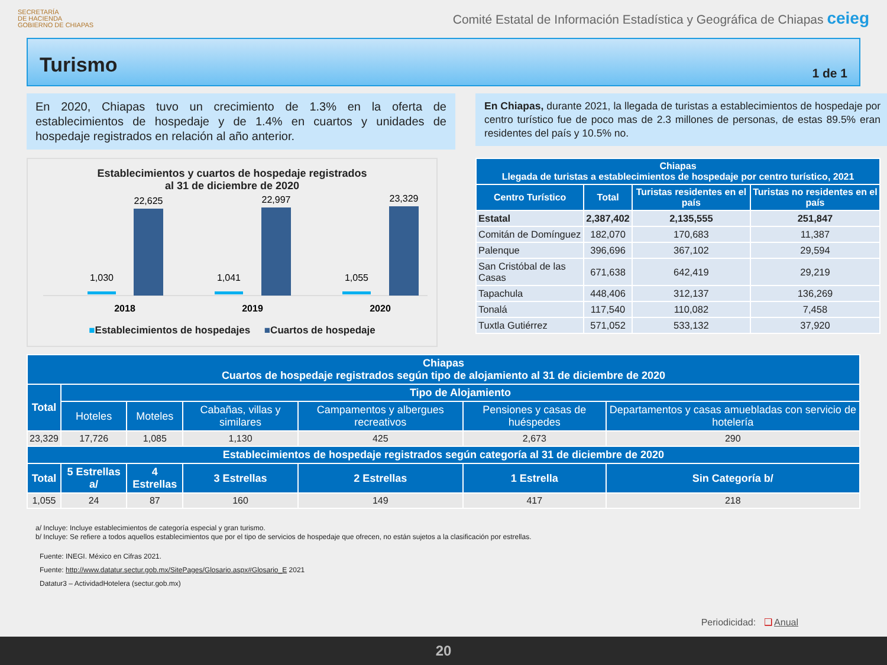SECRETARÍA
DE HACIENDA
GOBIERNO DE CHIAPAS
Comité Estatal de Información Estadística y Geográfica de Chiapas ceieg
Turismo
1 de 1
En 2020, Chiapas tuvo un crecimiento de 1.3% en la oferta de establecimientos de hospedaje y de 1.4% en cuartos y unidades de hospedaje registrados en relación al año anterior.
Establecimientos y cuartos de hospedaje registrados
al 31 de diciembre de 2020
1,030
22,625
2018
1,041
22,997
2019
1,055
23,329
2020
■Establecimientos de hospedajes ■Cuartos de hospedaje
En Chiapas, durante 2021, la llegada de turistas a establecimientos de hospedaje por centro turístico fue de poco mas de 2.3 millones de personas, de estas 89.5% eran residentes del país y 10.5% no.
| Chiapas Llegada de turistas a establecimientos de hospedaje por centro turístico, 2021 | | | |
| --- | --- | --- | --- |
| Centro Turístico | Total | Turistas residentes en el país | Turistas no residentes en el país |
| Estatal | 2,387,402 | 2,135,555 | 251,847 |
| Comitán de Domínguez | 182,070 | 170,683 | 11,387 |
| Palenque | 396,696 | 367,102 | 29,594 |
| San Cristóbal de las Casas | 671,638 | 642,419 | 29,219 |
| Tapachula | 448,406 | 312,137 | 136,269 |
| Tonalá | 117,540 | 110,082 | 7,458 |
| Tuxtla Gutiérrez | 571,052 | 533,132 | 37,920 |
| Chiapas Cuartos de hospedaje registrados según tipo de alojamiento al 31 de diciembre de 2020 | | | | | | |
| --- | --- | --- | --- | --- | --- | --- |
| Total | Tipo de Alojamiento | | | | | |
| | Hoteles | Moteles | Cabañas, villas y similares | Campamentos y albergues recreativos | Pensiones y casas de huéspedes | Departamentos y casas amuebladas con servicio de hotelería |
| 23,329 | 17,726 | 1,085 | 1,130 | 425 | 2,673 | 290 |
| Establecimientos de hospedaje registrados según categoría al 31 de diciembre de 2020 | | | | | | |
| Total | 5 Estrellas a/ | 4 Estrellas | 3 Estrellas | 2 Estrellas | 1 Estrella | Sin Categoría b/ |
| 1,055 | 24 | 87 | 160 | 149 | 417 | 218 |
a/ Incluye: Incluye establecimientos de categoría especial y gran turismo.
b/ Incluye: Se refiere a todos aquellos establecimientos que por el tipo de servicios de hospedaje que ofrecen, no están sujetos a la clasificación por estrellas.
Fuente: INEGI. México en Cifras 2021.
Fuente: http://www.datatur.sectur.gob.mx/SitePages/Glosario.aspx#Glosario_E 2021
Datatur3 – ActividadHotelera (sectur.gob.mx)
Periodicidad: ❑ Anual
20